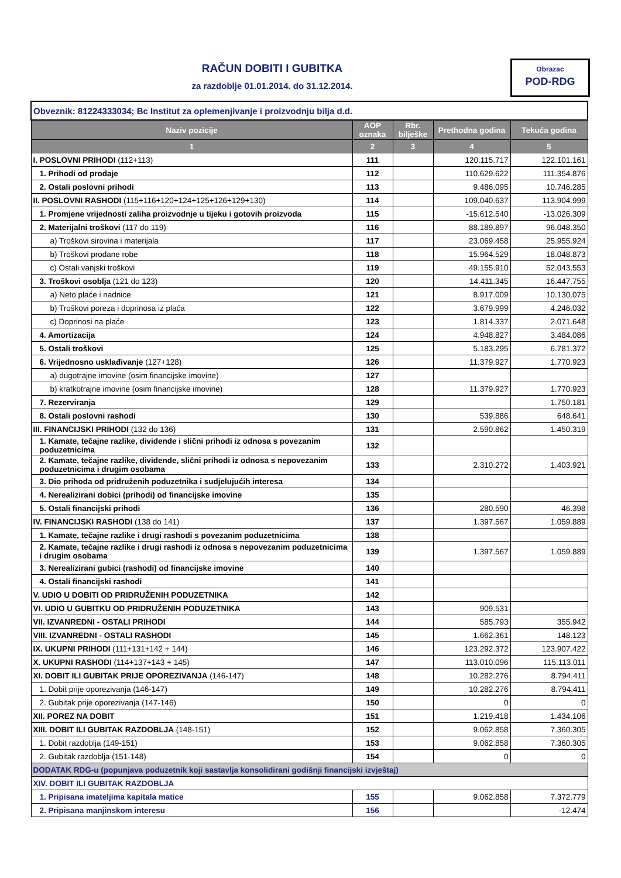RAČUN DOBITI I GUBITKA
za razdoblje 01.01.2014. do 31.12.2014.
Obrazac
POD-RDG
| Obveznik: 81224333034; Bc Institut za oplemenjivanje i proizvodnju bilja d.d. | | | | |
| Naziv pozicije | AOP oznaka | Rbr. bilješke | Prethodna godina | Tekuća godina |
| 1 | 2 | 3 | 4 | 5 |
| I. POSLOVNI PRIHODI (112+113) | 111 | | 120.115.717 | 122.101.161 |
| 1. Prihodi od prodaje | 112 | | 110.629.622 | 111.354.876 |
| 2. Ostali poslovni prihodi | 113 | | 9.486.095 | 10.746.285 |
| II. POSLOVNI RASHODI (115+116+120+124+125+126+129+130) | 114 | | 109.040.637 | 113.904.999 |
| 1. Promjene vrijednosti zaliha proizvodnje u tijeku i gotovih proizvoda | 115 | | -15.612.540 | -13.026.309 |
| 2. Materijalni troškovi (117 do 119) | 116 | | 88.189.897 | 96.048.350 |
| a) Troškovi sirovina i materijala | 117 | | 23.069.458 | 25.955.924 |
| b) Troškovi prodane robe | 118 | | 15.964.529 | 18.048.873 |
| c) Ostali vanjski troškovi | 119 | | 49.155.910 | 52.043.553 |
| 3. Troškovi osoblja (121 do 123) | 120 | | 14.411.345 | 16.447.755 |
| a) Neto plaće i nadnice | 121 | | 8.917.009 | 10.130.075 |
| b) Troškovi poreza i doprinosa iz plaća | 122 | | 3.679.999 | 4.246.032 |
| c) Doprinosi na plaće | 123 | | 1.814.337 | 2.071.648 |
| 4. Amortizacija | 124 | | 4.948.827 | 3.484.086 |
| 5. Ostali troškovi | 125 | | 5.183.295 | 6.781.372 |
| 6. Vrijednosno usklađivanje (127+128) | 126 | | 11.379.927 | 1.770.923 |
| a) dugotrajne imovine (osim financijske imovine) | 127 | | | |
| b) kratkotrajne imovine (osim financijske imovine) | 128 | | 11.379.927 | 1.770.923 |
| 7. Rezerviranja | 129 | | | 1.750.181 |
| 8. Ostali poslovni rashodi | 130 | | 539.886 | 648.641 |
| III. FINANCIJSKI PRIHODI (132 do 136) | 131 | | 2.590.862 | 1.450.319 |
| 1. Kamate, tečajne razlike, dividende i slični prihodi iz odnosa s povezanim poduzetnicima | 132 | | | |
| 2. Kamate, tečajne razlike, dividende, slični prihodi iz odnosa s nepovezanim poduzetnicima i drugim osobama | 133 | | 2.310.272 | 1.403.921 |
| 3. Dio prihoda od pridruženih poduzetnika i sudjelujućih interesa | 134 | | | |
| 4. Nerealizirani dobici (prihodi) od financijske imovine | 135 | | | |
| 5. Ostali financijski prihodi | 136 | | 280.590 | 46.398 |
| IV. FINANCIJSKI RASHODI (138 do 141) | 137 | | 1.397.567 | 1.059.889 |
| 1. Kamate, tečajne razlike i drugi rashodi s povezanim poduzetnicima | 138 | | | |
| 2. Kamate, tečajne razlike i drugi rashodi iz odnosa s nepovezanim poduzetnicima i drugim osobama | 139 | | 1.397.567 | 1.059.889 |
| 3. Nerealizirani gubici (rashodi) od financijske imovine | 140 | | | |
| 4. Ostali financijski rashodi | 141 | | | |
| V. UDIO U DOBITI OD PRIDRUŽENIH PODUZETNIKA | 142 | | | |
| VI. UDIO U GUBITKU OD PRIDRUŽENIH PODUZETNIKA | 143 | | 909.531 | |
| VII. IZVANREDNI - OSTALI PRIHODI | 144 | | 585.793 | 355.942 |
| VIII. IZVANREDNI - OSTALI RASHODI | 145 | | 1.662.361 | 148.123 |
| IX. UKUPNI PRIHODI (111+131+142 + 144) | 146 | | 123.292.372 | 123.907.422 |
| X. UKUPNI RASHODI (114+137+143 + 145) | 147 | | 113.010.096 | 115.113.011 |
| XI. DOBIT ILI GUBITAK PRIJE OPOREZIVANJA (146-147) | 148 | | 10.282.276 | 8.794.411 |
| 1. Dobit prije oporezivanja (146-147) | 149 | | 10.282.276 | 8.794.411 |
| 2. Gubitak prije oporezivanja (147-146) | 150 | | 0 | 0 |
| XII. POREZ NA DOBIT | 151 | | 1.219.418 | 1.434.106 |
| XIII. DOBIT ILI GUBITAK RAZDOBLJA (148-151) | 152 | | 9.062.858 | 7.360.305 |
| 1. Dobit razdoblja (149-151) | 153 | | 9.062.858 | 7.360.305 |
| 2. Gubitak razdoblja (151-148) | 154 | | 0 | 0 |
| DODATAK RDG-u (popunjava poduzetnik koji sastavlja konsolidirani godišnji financijski izvještaj) | | | | |
| XIV. DOBIT ILI GUBITAK RAZDOBLJA | | | | |
| 1. Pripisana imateljima kapitala matice | 155 | | 9.062.858 | 7.372.779 |
| 2. Pripisana manjinskom interesu | 156 | | | -12.474 |